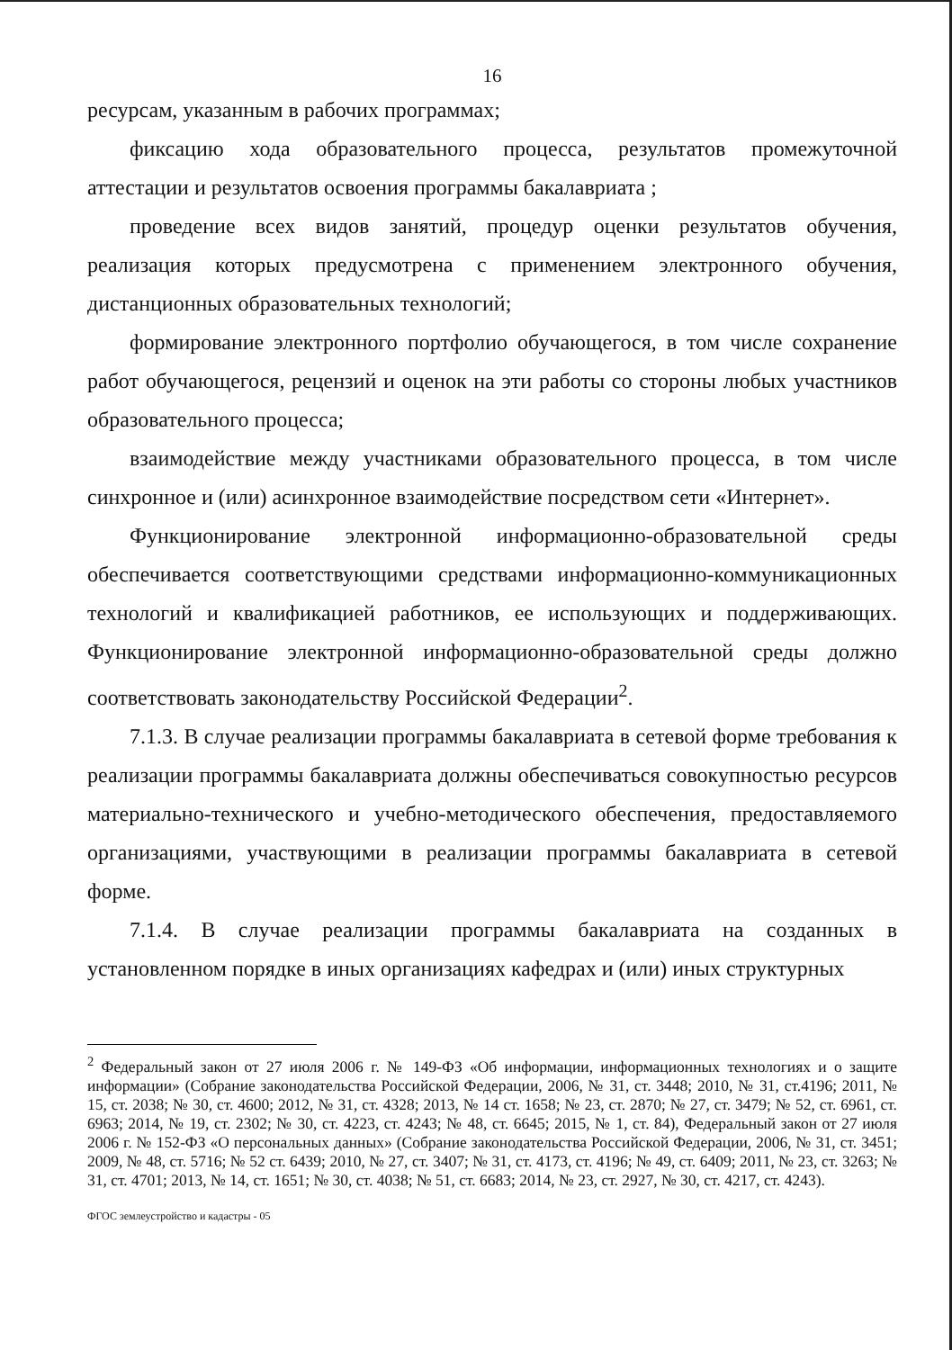16
ресурсам, указанным в рабочих программах;
фиксацию хода образовательного процесса, результатов промежуточной аттестации и результатов освоения программы бакалавриата ;
проведение всех видов занятий, процедур оценки результатов обучения, реализация которых предусмотрена с применением электронного обучения, дистанционных образовательных технологий;
формирование электронного портфолио обучающегося, в том числе сохранение работ обучающегося, рецензий и оценок на эти работы со стороны любых участников образовательного процесса;
взаимодействие между участниками образовательного процесса, в том числе синхронное и (или) асинхронное взаимодействие посредством сети «Интернет».
Функционирование электронной информационно-образовательной среды обеспечивается соответствующими средствами информационно-коммуникационных технологий и квалификацией работников, ее использующих и поддерживающих. Функционирование электронной информационно-образовательной среды должно соответствовать законодательству Российской Федерации<sup>2</sup>.
7.1.3. В случае реализации программы бакалавриата в сетевой форме требования к реализации программы бакалавриата должны обеспечиваться совокупностью ресурсов материально-технического и учебно-методического обеспечения, предоставляемого организациями, участвующими в реализации программы бакалавриата в сетевой форме.
7.1.4. В случае реализации программы бакалавриата на созданных в установленном порядке в иных организациях кафедрах и (или) иных структурных
<sup>2</sup> Федеральный закон от 27 июля 2006 г. № 149-ФЗ «Об информации, информационных технологиях и о защите информации» (Собрание законодательства Российской Федерации, 2006, № 31, ст. 3448; 2010, № 31, ст.4196; 2011, № 15, ст. 2038; № 30, ст. 4600; 2012, № 31, ст. 4328; 2013, № 14 ст. 1658; № 23, ст. 2870; № 27, ст. 3479; № 52, ст. 6961, ст. 6963; 2014, № 19, ст. 2302; № 30, ст. 4223, ст. 4243; № 48, ст. 6645; 2015, № 1, ст. 84), Федеральный закон от 27 июля 2006 г. № 152-ФЗ «О персональных данных» (Собрание законодательства Российской Федерации, 2006, № 31, ст. 3451; 2009, № 48, ст. 5716; № 52 ст. 6439; 2010, № 27, ст. 3407; № 31, ст. 4173, ст. 4196; № 49, ст. 6409; 2011, № 23, ст. 3263; № 31, ст. 4701; 2013, № 14, ст. 1651; № 30, ст. 4038; № 51, ст. 6683; 2014, № 23, ст. 2927, № 30, ст. 4217, ст. 4243).
ФГОС землеустройство и кадастры - 05